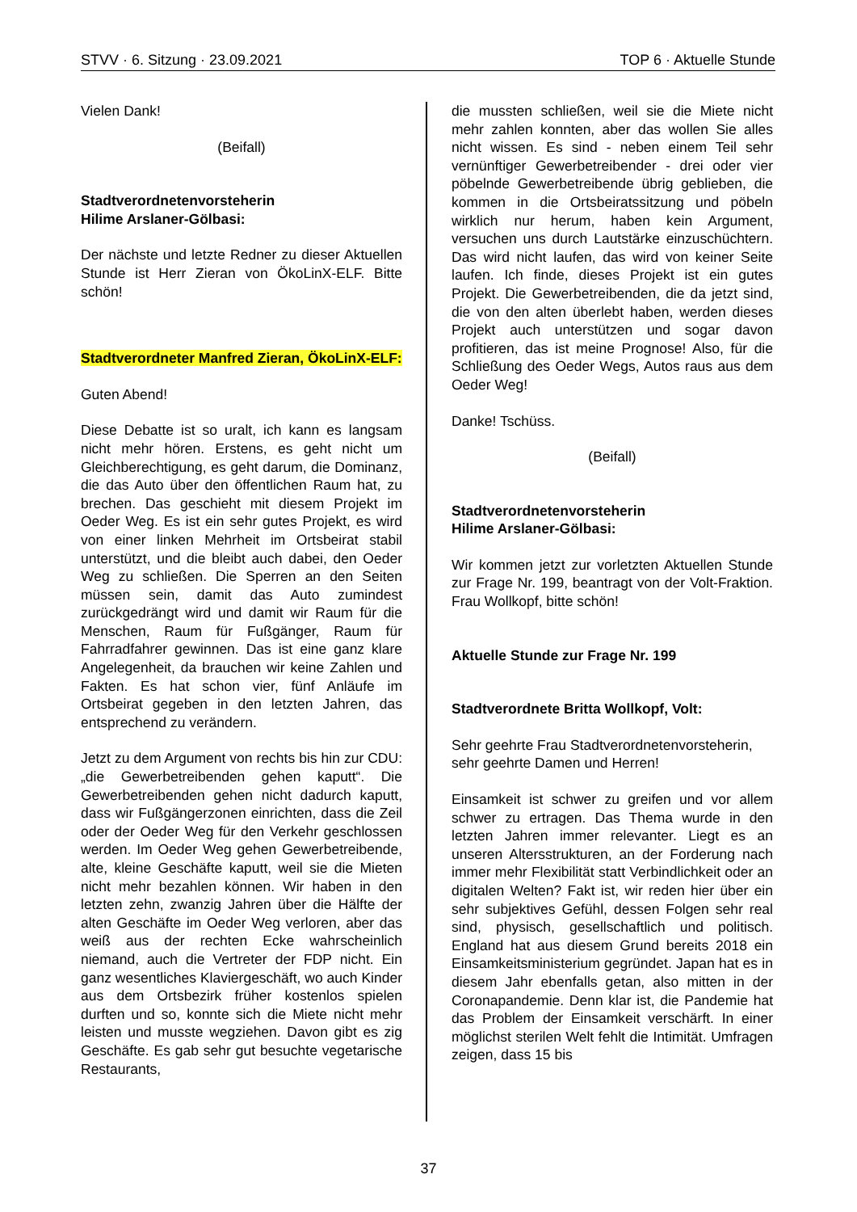STVV · 6. Sitzung · 23.09.2021 TOP 6 · Aktuelle Stunde
Vielen Dank!
(Beifall)
Stadtverordnetenvorsteherin
Hilime Arslaner-Gölbasi:
Der nächste und letzte Redner zu dieser Aktuellen Stunde ist Herr Zieran von ÖkoLinX-ELF. Bitte schön!
Stadtverordneter Manfred Zieran, ÖkoLinX-ELF:
Guten Abend!
Diese Debatte ist so uralt, ich kann es langsam nicht mehr hören. Erstens, es geht nicht um Gleichberechtigung, es geht darum, die Dominanz, die das Auto über den öffentlichen Raum hat, zu brechen. Das geschieht mit diesem Projekt im Oeder Weg. Es ist ein sehr gutes Projekt, es wird von einer linken Mehrheit im Ortsbeirat stabil unterstützt, und die bleibt auch dabei, den Oeder Weg zu schließen. Die Sperren an den Seiten müssen sein, damit das Auto zumindest zurückgedrängt wird und damit wir Raum für die Menschen, Raum für Fußgänger, Raum für Fahrradfahrer gewinnen. Das ist eine ganz klare Angelegenheit, da brauchen wir keine Zahlen und Fakten. Es hat schon vier, fünf Anläufe im Ortsbeirat gegeben in den letzten Jahren, das entsprechend zu verändern.
Jetzt zu dem Argument von rechts bis hin zur CDU: „die Gewerbetreibenden gehen kaputt“. Die Gewerbetreibenden gehen nicht dadurch kaputt, dass wir Fußgängerzonen einrichten, dass die Zeil oder der Oeder Weg für den Verkehr geschlossen werden. Im Oeder Weg gehen Gewerbetreibende, alte, kleine Geschäfte kaputt, weil sie die Mieten nicht mehr bezahlen können. Wir haben in den letzten zehn, zwanzig Jahren über die Hälfte der alten Geschäfte im Oeder Weg verloren, aber das weiß aus der rechten Ecke wahrscheinlich niemand, auch die Vertreter der FDP nicht. Ein ganz wesentliches Klaviergeschäft, wo auch Kinder aus dem Ortsbezirk früher kostenlos spielen durften und so, konnte sich die Miete nicht mehr leisten und musste wegziehen. Davon gibt es zig Geschäfte. Es gab sehr gut besuchte vegetarische Restaurants,
die mussten schließen, weil sie die Miete nicht mehr zahlen konnten, aber das wollen Sie alles nicht wissen. Es sind - neben einem Teil sehr vernünftiger Gewerbetreibender - drei oder vier pöbelnde Gewerbetreibende übrig geblieben, die kommen in die Ortsbeiratssitzung und pöbeln wirklich nur herum, haben kein Argument, versuchen uns durch Lautstärke einzuschüchtern. Das wird nicht laufen, das wird von keiner Seite laufen. Ich finde, dieses Projekt ist ein gutes Projekt. Die Gewerbetreibenden, die da jetzt sind, die von den alten überlebt haben, werden dieses Projekt auch unterstützen und sogar davon profitieren, das ist meine Prognose! Also, für die Schließung des Oeder Wegs, Autos raus aus dem Oeder Weg!
Danke! Tschüss.
(Beifall)
Stadtverordnetenvorsteherin
Hilime Arslaner-Gölbasi:
Wir kommen jetzt zur vorletzten Aktuellen Stunde zur Frage Nr. 199, beantragt von der Volt-Fraktion. Frau Wollkopf, bitte schön!
Aktuelle Stunde zur Frage Nr. 199
Stadtverordnete Britta Wollkopf, Volt:
Sehr geehrte Frau Stadtverordnetenvorsteherin,
sehr geehrte Damen und Herren!
Einsamkeit ist schwer zu greifen und vor allem schwer zu ertragen. Das Thema wurde in den letzten Jahren immer relevanter. Liegt es an unseren Altersstrukturen, an der Forderung nach immer mehr Flexibilität statt Verbindlichkeit oder an digitalen Welten? Fakt ist, wir reden hier über ein sehr subjektives Gefühl, dessen Folgen sehr real sind, physisch, gesellschaftlich und politisch. England hat aus diesem Grund bereits 2018 ein Einsamkeitsministerium gegründet. Japan hat es in diesem Jahr ebenfalls getan, also mitten in der Coronapandemie. Denn klar ist, die Pandemie hat das Problem der Einsamkeit verschärft. In einer möglichst sterilen Welt fehlt die Intimität. Umfragen zeigen, dass 15 bis
37